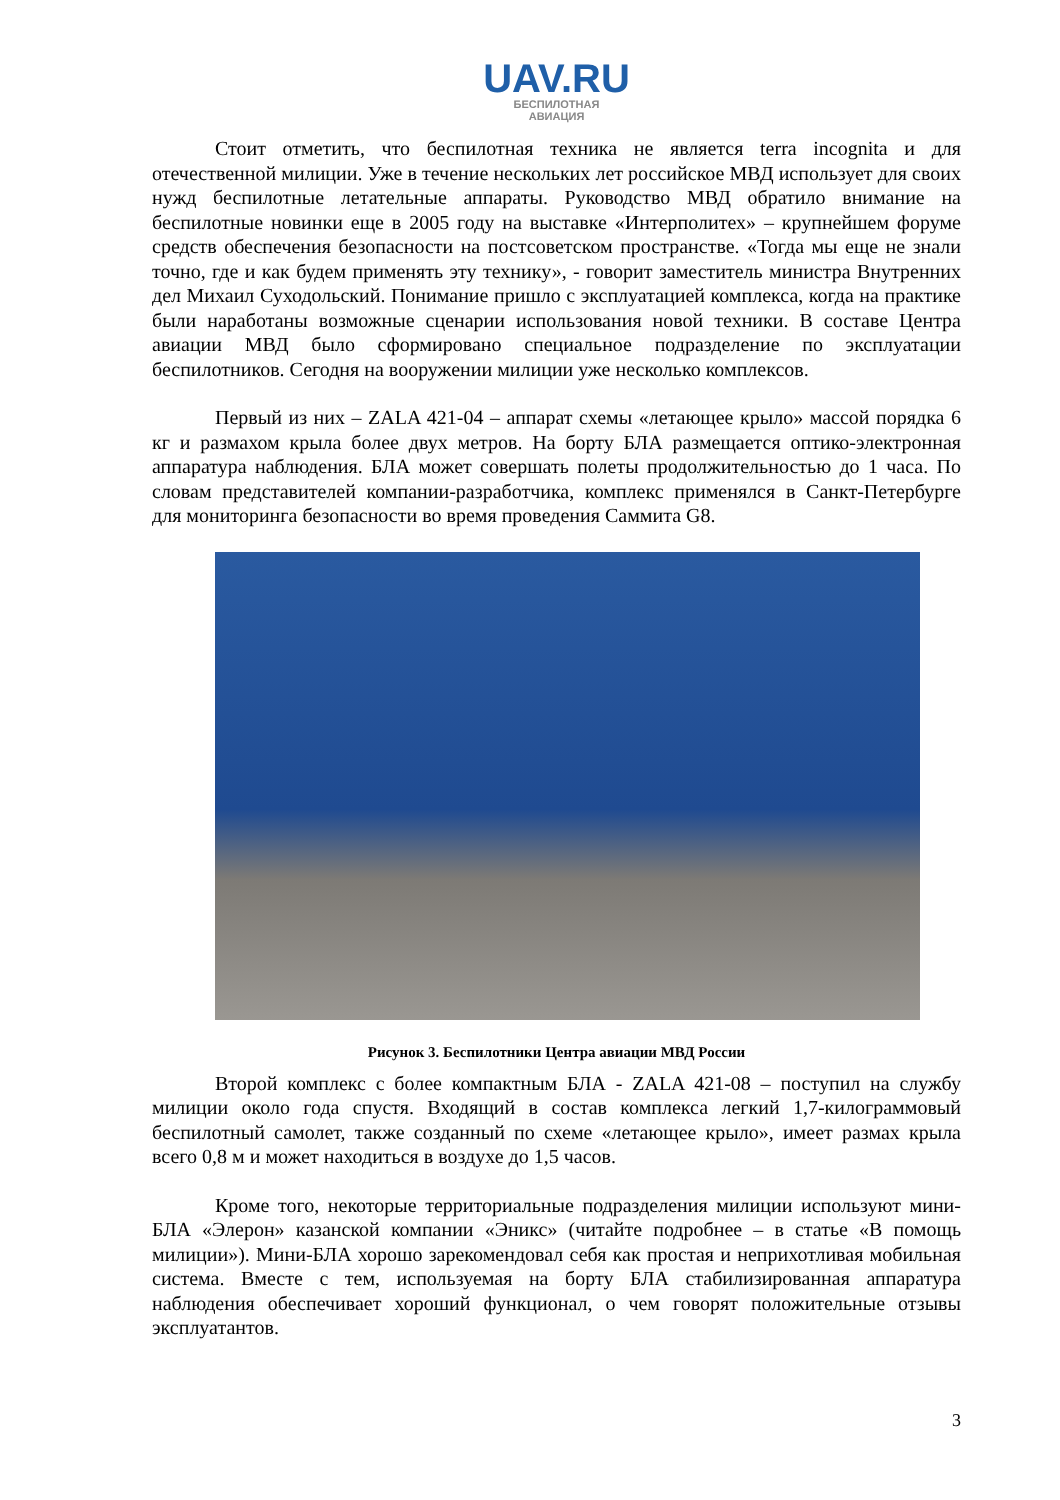UAV.RU
БЕСПИЛОТНАЯ
АВИАЦИЯ
Стоит отметить, что беспилотная техника не является terra incognita и для отечественной милиции. Уже в течение нескольких лет российское МВД использует для своих нужд беспилотные летательные аппараты. Руководство МВД обратило внимание на беспилотные новинки еще в 2005 году на выставке «Интерполитех» – крупнейшем форуме средств обеспечения безопасности на постсоветском пространстве. «Тогда мы еще не знали точно, где и как будем применять эту технику», - говорит заместитель министра Внутренних дел Михаил Суходольский. Понимание пришло с эксплуатацией комплекса, когда на практике были наработаны возможные сценарии использования новой техники. В составе Центра авиации МВД было сформировано специальное подразделение по эксплуатации беспилотников. Сегодня на вооружении милиции уже несколько комплексов.
Первый из них – ZALA 421-04 – аппарат схемы «летающее крыло» массой порядка 6 кг и размахом крыла более двух метров. На борту БЛА размещается оптико-электронная аппаратура наблюдения. БЛА может совершать полеты продолжительностью до 1 часа. По словам представителей компании-разработчика, комплекс применялся в Санкт-Петербурге для мониторинга безопасности во время проведения Саммита G8.
Рисунок 3. Беспилотники Центра авиации МВД России
Второй комплекс с более компактным БЛА - ZALA 421-08 – поступил на службу милиции около года спустя. Входящий в состав комплекса легкий 1,7-килограммовый беспилотный самолет, также созданный по схеме «летающее крыло», имеет размах крыла всего 0,8 м и может находиться в воздухе до 1,5 часов.
Кроме того, некоторые территориальные подразделения милиции используют мини-БЛА «Элерон» казанской компании «Эникс» (читайте подробнее – в статье «В помощь милиции»). Мини-БЛА хорошо зарекомендовал себя как простая и неприхотливая мобильная система. Вместе с тем, используемая на борту БЛА стабилизированная аппаратура наблюдения обеспечивает хороший функционал, о чем говорят положительные отзывы эксплуатантов.
3